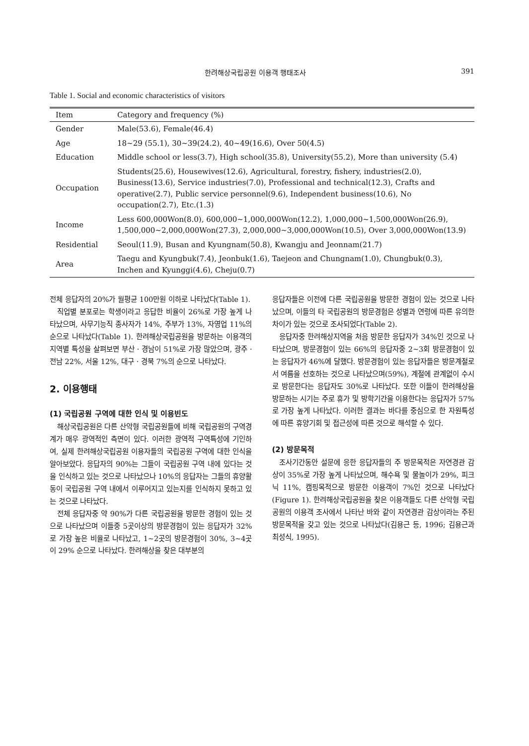한려해상국립공원 이용객 행태조사 391
Table 1. Social and economic characteristics of visitors
| Item | Category and frequency (%) |
| --- | --- |
| Gender | Male(53.6), Female(46.4) |
| Age | 18~29 (55.1), 30~39(24.2), 40~49(16.6), Over 50(4.5) |
| Education | Middle school or less(3.7), High school(35.8), University(55.2), More than university (5.4) |
| Occupation | Students(25.6), Housewives(12.6), Agricultural, forestry, fishery, industries(2.0), Business(13.6), Service industries(7.0), Professional and technical(12.3), Crafts and operative(2.7), Public service personnel(9.6), Independent business(10.6), No occupation(2.7), Etc.(1.3) |
| Income | Less 600,000Won(8.0), 600,000~1,000,000Won(12.2), 1,000,000~1,500,000Won(26.9), 1,500,000~2,000,000Won(27.3), 2,000,000~3,000,000Won(10.5), Over 3,000,000Won(13.9) |
| Residential | Seoul(11.9), Busan and Kyungnam(50.8), Kwangju and Jeonnam(21.7) |
| Area | Taegu and Kyungbuk(7.4), Jeonbuk(1.6), Taejeon and Chungnam(1.0), Chungbuk(0.3), Inchen and Kyunggi(4.6), Cheju(0.7) |
전체 응답자의 20%가 월평균 100만원 이하로 나타났다(Table 1).
직업별 분포로는 학생이라고 응답한 비율이 26%로 가장 높게 나타났으며, 사무기능직 종사자가 14%, 주부가 13%, 자영업 11%의 순으로 나타났다(Table 1). 한려해상국립공원을 방문하는 이용객의 지역별 특성을 살펴보면 부산 · 경남이 51%로 가장 많았으며, 광주 · 전남 22%, 서울 12%, 대구 · 경북 7%의 순으로 나타났다.
2. 이용행태
(1) 국립공원 구역에 대한 인식 및 이용빈도
해상국립공원은 다른 산악형 국립공원들에 비해 국립공원의 구역경계가 매우 광역적인 측면이 있다. 이러한 광역적 구역특성에 기인하여, 실제 한려해상국립공원 이용자들의 국립공원 구역에 대한 인식을 알아보았다. 응답자의 90%는 그들이 국립공원 구역 내에 있다는 것을 인식하고 있는 것으로 나타났으나 10%의 응답자는 그들의 휴양활동이 국립공원 구역 내에서 이루어지고 있는지를 인식하지 못하고 있는 것으로 나타났다.
전체 응답자중 약 90%가 다른 국립공원을 방문한 경험이 있는 것으로 나타났으며 이들중 5곳이상의 방문경험이 있는 응답자가 32%로 가장 높은 비율로 나타났고, 1~2곳의 방문경험이 30%, 3~4곳이 29% 순으로 나타났다. 한려해상을 찾은 대부분의
응답자들은 이전에 다른 국립공원을 방문한 경험이 있는 것으로 나타났으며, 이들의 타 국립공원의 방문경험은 성별과 연령에 따른 유의한 차이가 있는 것으로 조사되었다(Table 2).
응답자중 한려해상지역을 처음 방문한 응답자가 34%인 것으로 나타났으며, 방문경험이 있는 66%의 응답자중 2~3회 방문경험이 있는 응답자가 46%에 달했다. 방문경험이 있는 응답자들은 방문계절로서 여름을 선호하는 것으로 나타났으며(59%), 계절에 관계없이 수시로 방문한다는 응답자도 30%로 나타났다. 또한 이들이 한려해상을 방문하는 시기는 주로 휴가 및 방학기간을 이용한다는 응답자가 57%로 가장 높게 나타났다. 이러한 결과는 바다를 중심으로 한 자원특성에 따른 휴양기회 및 접근성에 따른 것으로 해석할 수 있다.
(2) 방문목적
조사기간동안 설문에 응한 응답자들의 주 방문목적은 자연경관 감상이 35%로 가장 높게 나타났으며, 해수욕 및 물놀이가 29%, 피크닉 11%, 캠핑목적으로 방문한 이용객이 7%인 것으로 나타났다(Figure 1). 한려해상국립공원을 찾은 이용객들도 다른 산악형 국립공원의 이용객 조사에서 나타난 바와 같이 자연경관 감상이라는 주된 방문목적을 갖고 있는 것으로 나타났다(김용근 등, 1996; 김용근과 최성식, 1995).